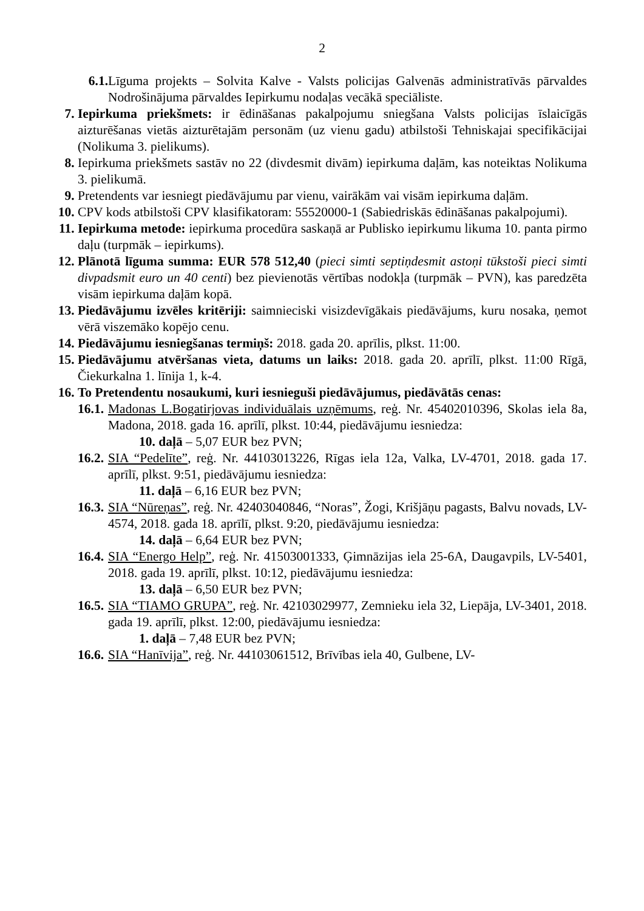2
6.1. Līguma projekts – Solvita Kalve - Valsts policijas Galvenās administratīvās pārvaldes Nodrošinājuma pārvaldes Iepirkumu nodaļas vecākā speciāliste.
7. Iepirkuma priekšmets: ir ēdināšanas pakalpojumu sniegšana Valsts policijas īslaicīgās aizturēšanas vietās aizturētajām personām (uz vienu gadu) atbilstoši Tehniskajai specifikācijai (Nolikuma 3. pielikums).
8. Iepirkuma priekšmets sastāv no 22 (divdesmit divām) iepirkuma daļām, kas noteiktas Nolikuma 3. pielikumā.
9. Pretendents var iesniegt piedāvājumu par vienu, vairākām vai visām iepirkuma daļām.
10. CPV kods atbilstoši CPV klasifikatoram: 55520000-1 (Sabiedriskās ēdināšanas pakalpojumi).
11. Iepirkuma metode: iepirkuma procedūra saskaņā ar Publisko iepirkumu likuma 10. panta pirmo daļu (turpmāk – iepirkums).
12. Plānotā līguma summa: EUR 578 512,40 (pieci simti septiņdesmit astoņi tūkstoši pieci simti divpadsmit euro un 40 centi) bez pievienotās vērtības nodokļa (turpmāk – PVN), kas paredzēta visām iepirkuma daļām kopā.
13. Piedāvājumu izvēles kritēriji: saimnieciski visizdevīgākais piedāvājums, kuru nosaka, ņemot vērā viszemāko kopējo cenu.
14. Piedāvājumu iesniegšanas termiņš: 2018. gada 20. aprīlis, plkst. 11:00.
15. Piedāvājumu atvēršanas vieta, datums un laiks: 2018. gada 20. aprīlī, plkst. 11:00 Rīgā, Čiekurkalna 1. līnija 1, k-4.
16. To Pretendentu nosaukumi, kuri iesnieguši piedāvājumus, piedāvātās cenas:
16.1. Madonas L.Bogatirjovas individuālais uzņēmums, reģ. Nr. 45402010396, Skolas iela 8a, Madona, 2018. gada 16. aprīlī, plkst. 10:44, piedāvājumu iesniedza:
10. daļā – 5,07 EUR bez PVN;
16.2. SIA “Pedelīte”, reģ. Nr. 44103013226, Rīgas iela 12a, Valka, LV-4701, 2018. gada 17. aprīlī, plkst. 9:51, piedāvājumu iesniedza:
11. daļā – 6,16 EUR bez PVN;
16.3. SIA “Nūreņas”, reģ. Nr. 42403040846, “Noras”, Žogi, Krišjāņu pagasts, Balvu novads, LV-4574, 2018. gada 18. aprīlī, plkst. 9:20, piedāvājumu iesniedza:
14. daļā – 6,64 EUR bez PVN;
16.4. SIA “Energo Help”, reģ. Nr. 41503001333, Ģimnāzijas iela 25-6A, Daugavpils, LV-5401, 2018. gada 19. aprīlī, plkst. 10:12, piedāvājumu iesniedza:
13. daļā – 6,50 EUR bez PVN;
16.5. SIA “TIAMO GRUPA”, reģ. Nr. 42103029977, Zemnieku iela 32, Liepāja, LV-3401, 2018. gada 19. aprīlī, plkst. 12:00, piedāvājumu iesniedza:
1. daļā – 7,48 EUR bez PVN;
16.6. SIA “Hanīvija”, reģ. Nr. 44103061512, Brīvības iela 40, Gulbene, LV-